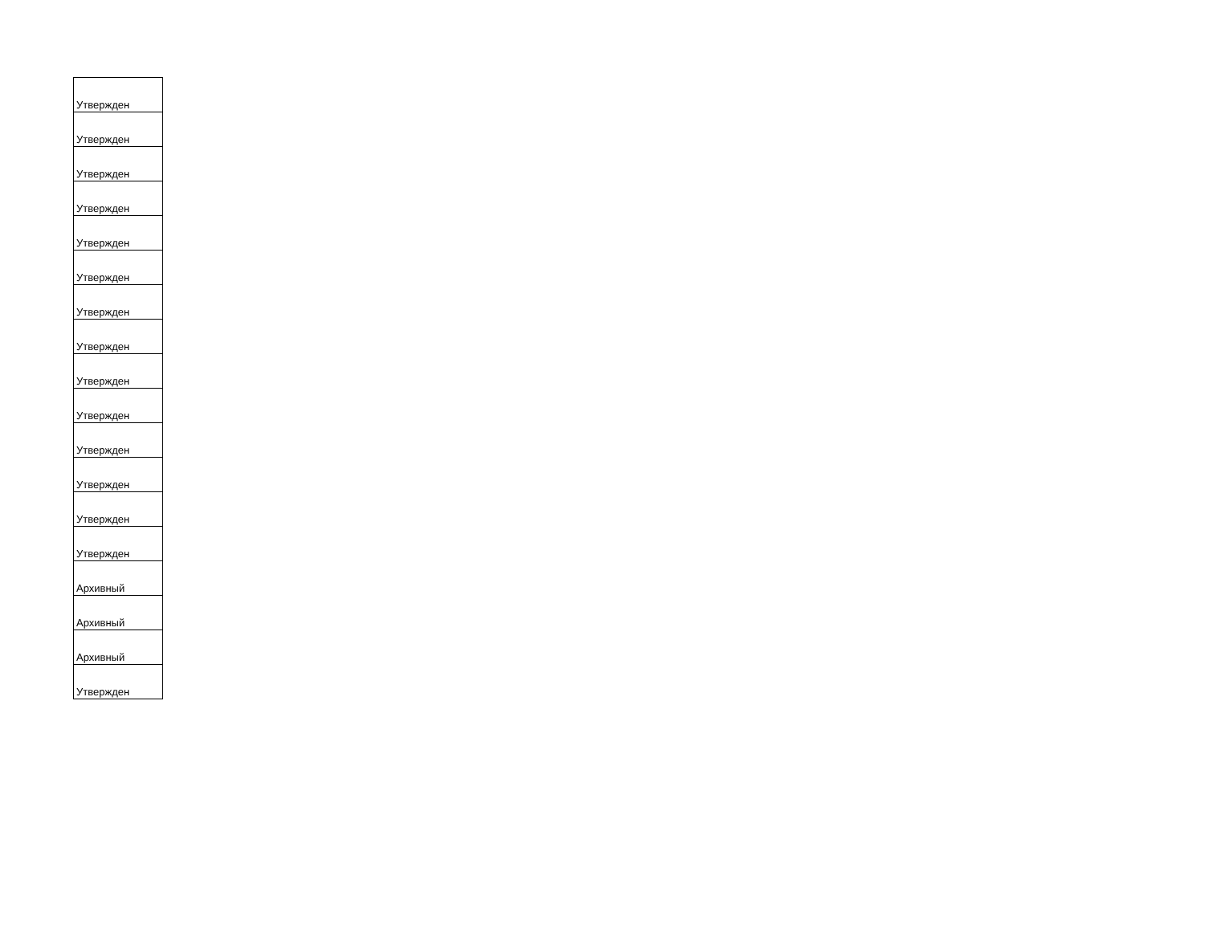| Утвержден |
| Утвержден |
| Утвержден |
| Утвержден |
| Утвержден |
| Утвержден |
| Утвержден |
| Утвержден |
| Утвержден |
| Утвержден |
| Утвержден |
| Утвержден |
| Утвержден |
| Утвержден |
| Архивный |
| Архивный |
| Архивный |
| Утвержден |